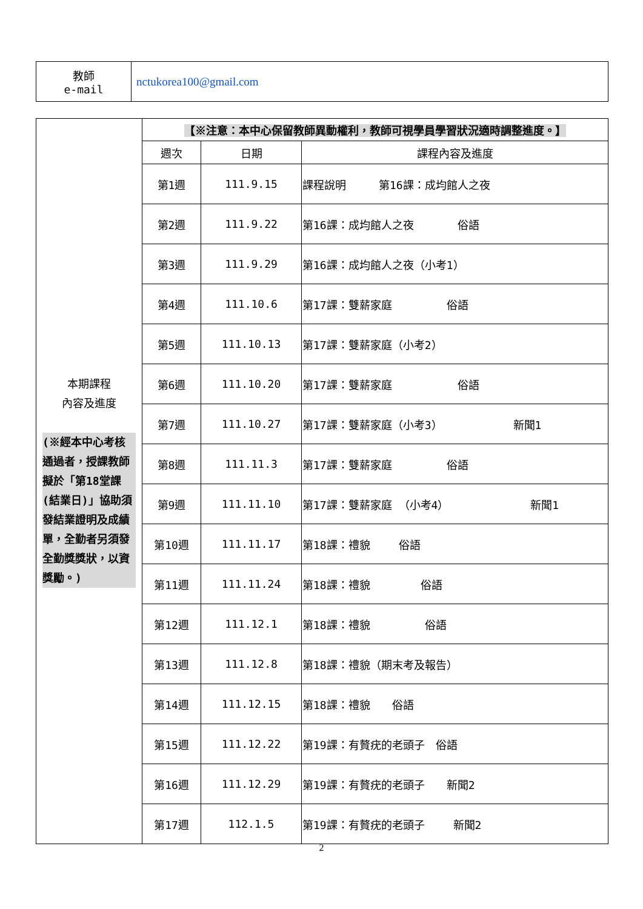| 教師 e-mail | nctukorea100@gmail.com |
| 本期課程 內容及進度 (※經本中心考核通過者，授課教師擬於「第18堂課(結業日)」協助須發結業證明及成績單，全勤者另須發全勤獎獎狀，以資獎勵。) | 【※注意：本中心保留教師異動權利，教師可視學員學習狀況適時調整進度。】 | | |
| | 週次 | 日期 | 課程內容及進度 |
| | 第1週 | 111.9.15 | 課程說明 第16課：成均館人之夜 |
| | 第2週 | 111.9.22 | 第16課：成均館人之夜 俗語 |
| | 第3週 | 111.9.29 | 第16課：成均館人之夜（小考1） |
| | 第4週 | 111.10.6 | 第17課：雙薪家庭 俗語 |
| | 第5週 | 111.10.13 | 第17課：雙薪家庭（小考2） |
| | 第6週 | 111.10.20 | 第17課：雙薪家庭 俗語 |
| | 第7週 | 111.10.27 | 第17課：雙薪家庭（小考3） 新聞1 |
| | 第8週 | 111.11.3 | 第17課：雙薪家庭 俗語 |
| | 第9週 | 111.11.10 | 第17課：雙薪家庭 （小考4） 新聞1 |
| | 第10週 | 111.11.17 | 第18課：禮貌 俗語 |
| | 第11週 | 111.11.24 | 第18課：禮貌 俗語 |
| | 第12週 | 111.12.1 | 第18課：禮貌 俗語 |
| | 第13週 | 111.12.8 | 第18課：禮貌（期末考及報告） |
| | 第14週 | 111.12.15 | 第18課：禮貌 俗語 |
| | 第15週 | 111.12.22 | 第19課：有贅疣的老頭子 俗語 |
| | 第16週 | 111.12.29 | 第19課：有贅疣的老頭子 新聞2 |
| | 第17週 | 112.1.5 | 第19課：有贅疣的老頭子 新聞2 |
2